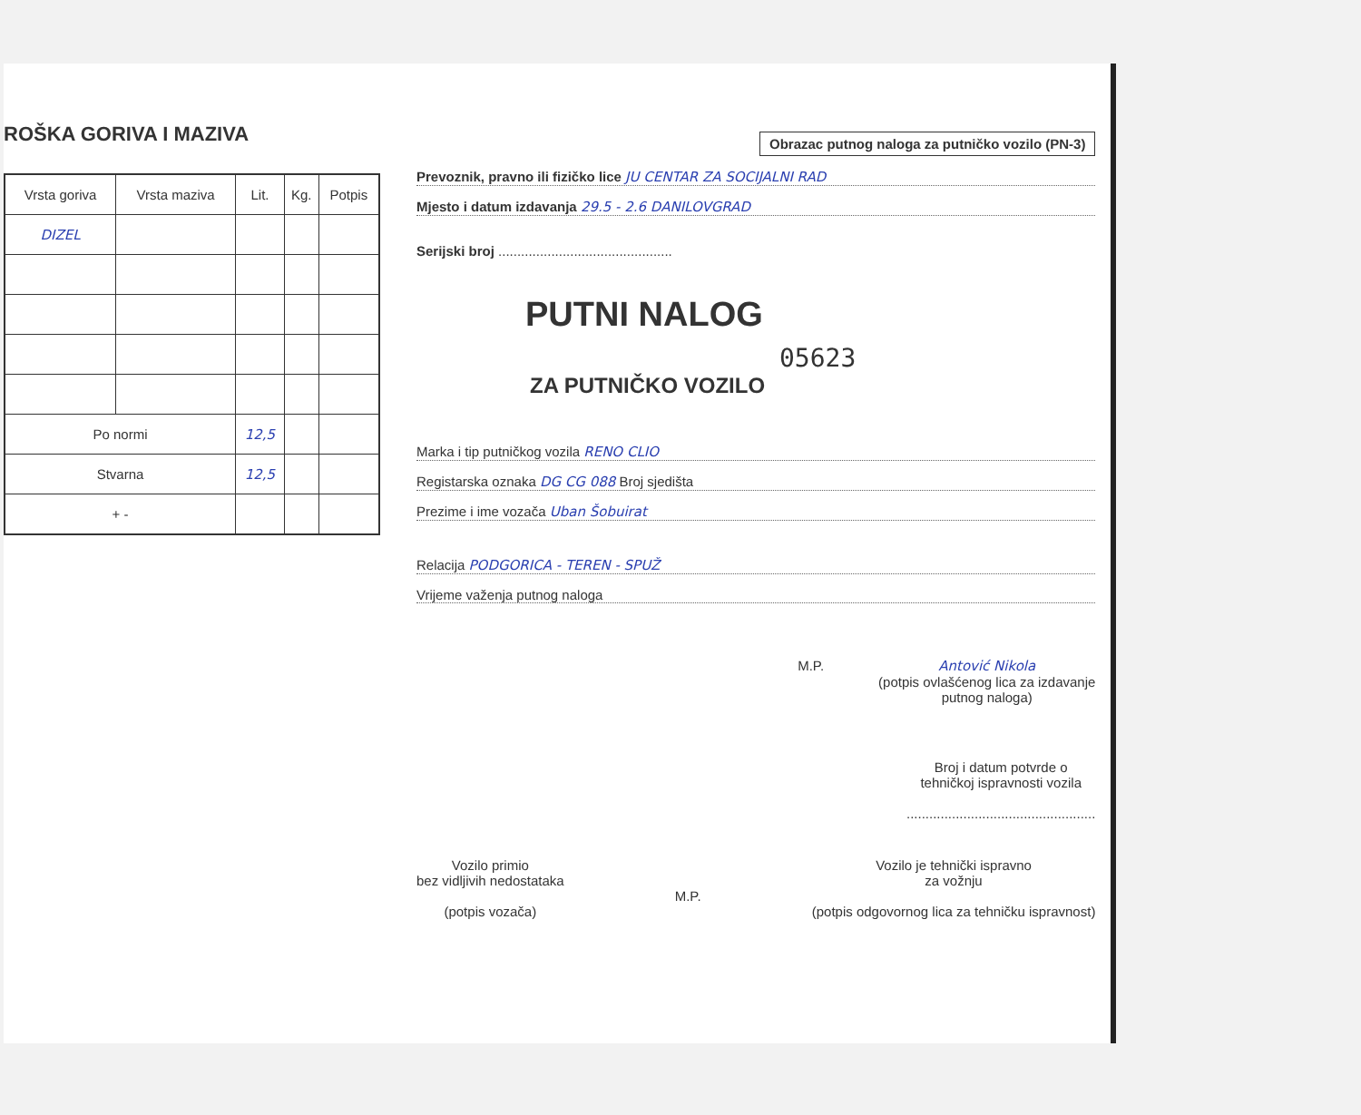ROŠKA GORIVA I MAZIVA
| Vrsta goriva | Vrsta maziva | Lit. | Kg. | Potpis |
| --- | --- | --- | --- | --- |
| DIZEL | | | | |
| Po normi | | 12,5 | | |
| Stvarna | | 12,5 | | |
| + - | | | | |
Obrazac putnog naloga za putničko vozilo (PN-3)
Prevoznik, pravno ili fizičko lice JU CENTAR ZA SOCIJALNI RAD
Mjesto i datum izdavanja 29.5 - 2.6 DANILOVGRAD
Serijski broj ..............................................
PUTNI NALOG
05623
ZA PUTNIČKO VOZILO
Marka i tip putničkog vozila RENO CLIO
Registarska oznaka DG CG 088 Broj sjedišta
Prezime i ime vozača Uban Šobuirat
Relacija PODGORICA - TEREN - SPUŽ
Vrijeme važenja putnog naloga
M.P. Antović Nikola
(potpis ovlašćenog lica za izdavanje
putnog naloga)
Broj i datum potvrde o
tehničkoj ispravnosti vozila
..................................................
Vozilo primio
bez vidljivih nedostataka
(potpis vozača)
M.P. Vozilo je tehnički ispravno
za vožnju
(potpis odgovornog lica za tehničku ispravnost)